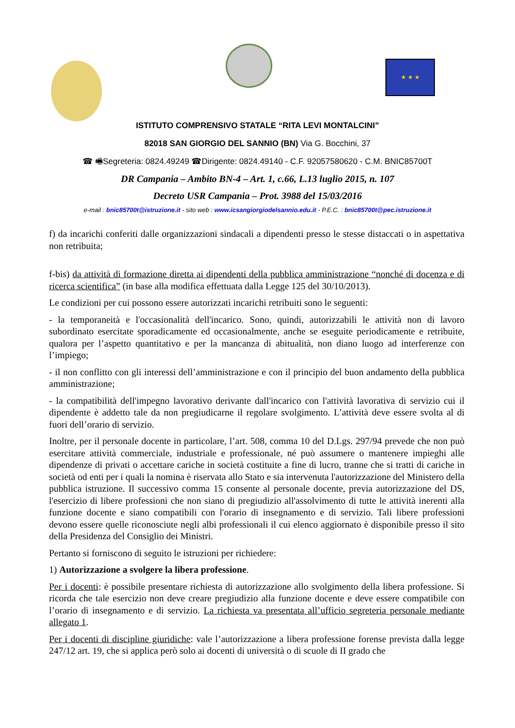★ ★ ★
ISTITUTO COMPRENSIVO STATALE “RITA LEVI MONTALCINI”
82018 SAN GIORGIO DEL SANNIO (BN) Via G. Bocchini, 37
☎ 🖷Segreteria: 0824.49249 ☎Dirigente: 0824.49140 - C.F. 92057580620 - C.M. BNIC85700T
DR Campania – Ambito BN-4 – Art. 1, c.66, L.13 luglio 2015, n. 107
Decreto USR Campania – Prot. 3988 del 15/03/2016
e-mail : bnic85700t@istruzione.it - sito web : www.icsangiorgiodelsannio.edu.it - P.E.C. : bnic85700t@pec.istruzione.it
f) da incarichi conferiti dalle organizzazioni sindacali a dipendenti presso le stesse distaccati o in aspettativa non retribuita;
f-bis) da attività di formazione diretta ai dipendenti della pubblica amministrazione “nonché di docenza e di ricerca scientifica” (in base alla modifica effettuata dalla Legge 125 del 30/10/2013).
Le condizioni per cui possono essere autorizzati incarichi retribuiti sono le seguenti:
- la temporaneità e l'occasionalità dell'incarico. Sono, quindi, autorizzabili le attività non di lavoro subordinato esercitate sporadicamente ed occasionalmente, anche se eseguite periodicamente e retribuite, qualora per l’aspetto quantitativo e per la mancanza di abitualità, non diano luogo ad interferenze con l’impiego;
- il non conflitto con gli interessi dell’amministrazione e con il principio del buon andamento della pubblica amministrazione;
- la compatibilità dell'impegno lavorativo derivante dall'incarico con l'attività lavorativa di servizio cui il dipendente è addetto tale da non pregiudicarne il regolare svolgimento. L’attività deve essere svolta al di fuori dell’orario di servizio.
Inoltre, per il personale docente in particolare, l’art. 508, comma 10 del D.Lgs. 297/94 prevede che non può esercitare attività commerciale, industriale e professionale, né può assumere o mantenere impieghi alle dipendenze di privati o accettare cariche in società costituite a fine di lucro, tranne che si tratti di cariche in società od enti per i quali la nomina è riservata allo Stato e sia intervenuta l'autorizzazione del Ministero della pubblica istruzione. Il successivo comma 15 consente al personale docente, previa autorizzazione del DS, l'esercizio di libere professioni che non siano di pregiudizio all'assolvimento di tutte le attività inerenti alla funzione docente e siano compatibili con l'orario di insegnamento e di servizio. Tali libere professioni devono essere quelle riconosciute negli albi professionali il cui elenco aggiornato è disponibile presso il sito della Presidenza del Consiglio dei Ministri.
Pertanto si forniscono di seguito le istruzioni per richiedere:
1) Autorizzazione a svolgere la libera professione.
Per i docenti: è possibile presentare richiesta di autorizzazione allo svolgimento della libera professione. Si ricorda che tale esercizio non deve creare pregiudizio alla funzione docente e deve essere compatibile con l’orario di insegnamento e di servizio. La richiesta va presentata all’ufficio segreteria personale mediante allegato 1.
Per i docenti di discipline giuridiche: vale l’autorizzazione a libera professione forense prevista dalla legge 247/12 art. 19, che si applica però solo ai docenti di università o di scuole di II grado che